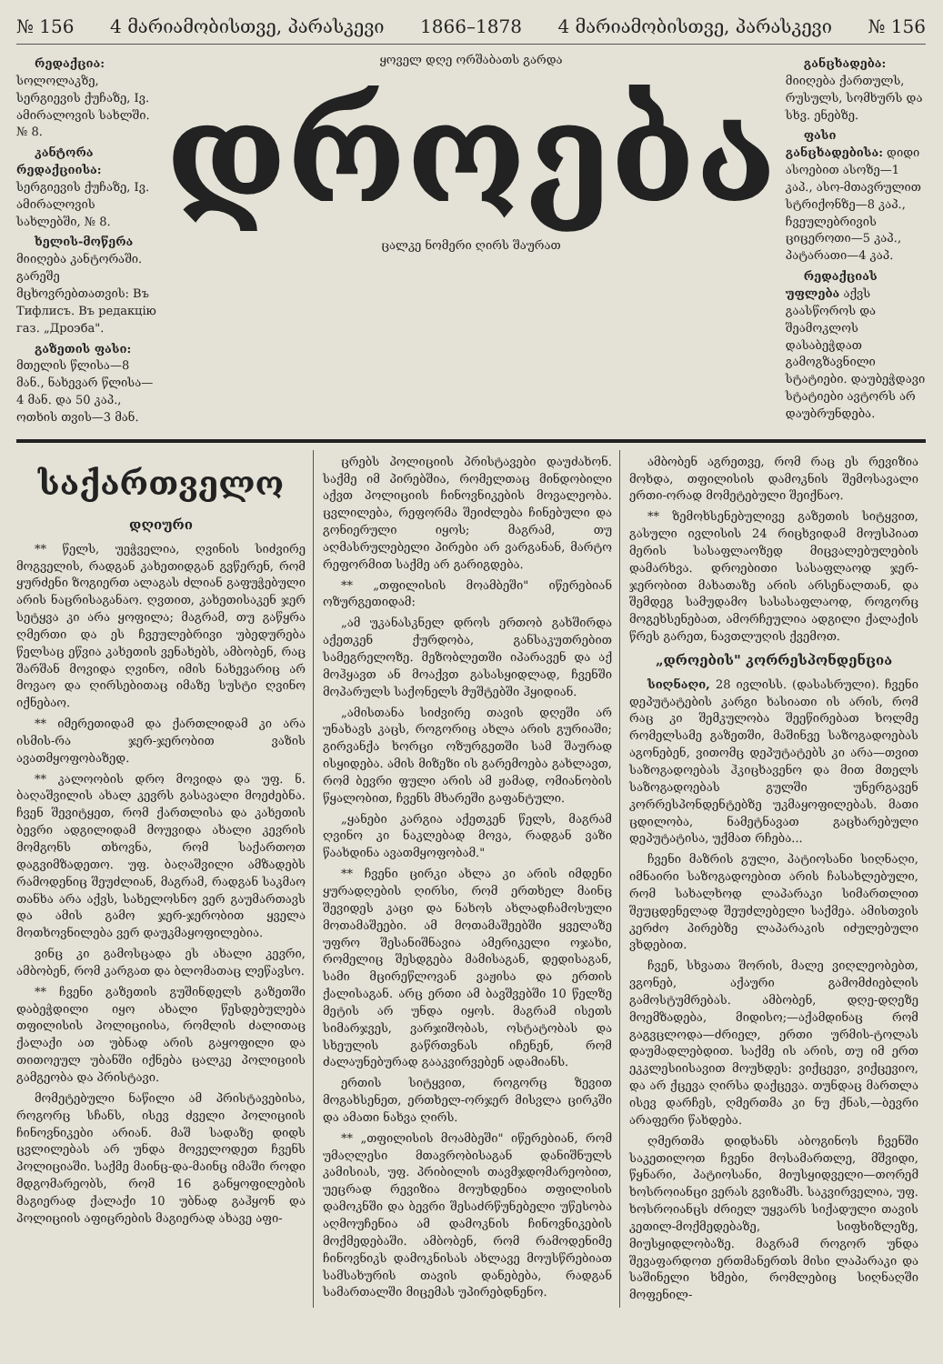№ 156 4 მარიამობისთვე, პარასკევი 1866–1878 4 მარიამობისთვე, პარასკევი № 156
რედაქცია: სოლოლაკზე, სერგიევის ქუჩაზე, Iვ. ამირალოვის სახლში. № 8.
კანტორა რედაქციისა: სერგიევის ქუჩაზე, Iვ. ამირალოვის სახლებში, № 8.
ხელის-მოწერა მიიღება კანტორაში. გარეშე მცხოვრებთათვის: Въ Тифлисъ. Въ редакцію газ. „Дроэба".
გაზეთის ფასი: მთელის წლისა—8 მან., ნახევარ წლისა—4 მან. და 50 კაპ., ოთხის თვის—3 მან.
ყოველ დღე ორშაბათს გარდა
დროება
ცალკე ნომერი ღირს შაურათ
განცხადება: მიიღება ქართულს, რუსულს, სომხურს და სხვ. ენებზე.
ფასი განცხადებისა: დიდი ასოებით ასოზე—1 კაპ., ასო-მთავრულით სტრიქონზე—8 კაპ., ჩვეულებრივის ციცეროთი—5 კაპ., პატარათი—4 კაპ.
რედაქციას უფლება აქვს გაასწოროს და შეამოკლოს დასაბეჭდათ გამოგზავნილი სტატიები. დაუბეჭდავი სტატიები ავტორს არ დაუბრუნდება.
საქართველო
დღიური
** წელს, უეჭველია, ღვინის სიძვირე მოგველის, რადგან კახეთიდგან გვწერენ, რომ ყურძენი ზოგიერთ ალაგას ძლიან გაფუჭებული არის ნაცრისაგანაო. ღვთით, კახეთისაკენ ჯერ სეტყვა კი არა ყოფილა; მაგრამ, თუ გაწყრა ღმერთი და ეს ჩვეულებრივი უბედურება წელსაც ეწვია კახეთის ვენახებს, ამბობენ, რაც შარშან მოვიდა ღვინო, იმის ნახევარიც არ მოვაო და ღირსებითაც იმაზე სუსტი ღვინო იქნებაო.
** იმერეთიდამ და ქართლიდამ კი არა ისმის-რა ჯერ-ჯერობით ვაზის ავათმყოფობაზედ.
** კალოობის დრო მოვიდა და უფ. ნ. ბაღაშვილის ახალ კევრს გასავალი მოეძებნა. ჩვენ შევიტყეთ, რომ ქართლისა და კახეთის ბევრი ადგილიდამ მოუვიდა ახალი კევრის მომგონს თხოვნა, რომ საქართოთ დაგვიმზადეთო. უფ. ბაღაშვილი ამზადებს რამოდენიც შეუძლიან, მაგრამ, რადგან საკმაო თანხა არა აქვს, სახელოსნო ვერ გაუმართავს და ამის გამო ჯერ-ჯერობით ყველა მოთხოვნილება ვერ დაუკმაყოფილებია.
ვინც კი გამოსცადა ეს ახალი კევრი, ამბობენ, რომ კარგათ და ბლომათაც ლეწავსო.
** ჩვენი გაზეთის გუშინდელს გაზეთში დაბეჭდილი იყო ახალი წესდებულება თფილისის პოლიციისა, რომლის ძალითაც ქალაქი ათ უბნად არის გაყოფილი და თითოეულ უბანში იქნება ცალკე პოლიციის გამგეობა და პრისტავი.
მომეტებული ნაწილი ამ პრისტავებისა, როგორც სჩანს, ისევ ძველი პოლიციის ჩინოვნიკები არიან. მაშ სადაზე დიდს ცვლილებას არ უნდა მოველოდეთ ჩვენს პოლიციაში. საქმე მაინც-და-მაინც იმაში როდი მდგომარეობს, რომ 16 განყოფილების მაგიერად ქალაქი 10 უბნად გაჰყონ და პოლიციის აფიცრების მაგიერად ახავე აფი-
ცრებს პოლიციის პრისტავები დაუძახონ. საქმე იმ პირებშია, რომელთაც მინდობილი აქვთ პოლიციის ჩინოვნიკების მოვალეობა. ცვლილება, რეფორმა შეიძლება ჩინებული და გონიერული იყოს; მაგრამ, თუ აღმასრულებელი პირები არ ვარგანან, მარტო რეფორმით საქმე არ გარიგდება.
** „თფილისის მოამბეში" იწერებიან ოზურგეთიდამ:
„ამ უკანასკნელ დროს ერთობ გახშირდა აქეთკენ ქურდობა, განსაკუთრებით სამეგრელოზე. მეზობლეთში იპარავენ და აქ მოჰყავთ ან მოაქვთ გასასყიდლად, ჩვენში მოპარულს საქონელს მუშტებში ჰყიდიან.
„ამისთანა სიძვირე თავის დღეში არ უნახავს კაცს, როგორიც ახლა არის გურიაში; გირვანქა ხორცი ოზურგეთში სამ შაურად ისყიდება. ამის მიზეზი ის გარემოება გახლავთ, რომ ბევრი ფული არის ამ ჟამად, ომიანობის წყალობით, ჩვენს მხარეში გაფანტული.
„ყანები კარგია აქეთკენ წელს, მაგრამ ღვინო კი ნაკლებად მოვა, რადგან ვაზი წაახდინა ავათმყოფობამ."
** ჩვენი ცირკი ახლა კი არის იმდენი ყურადღების ღირსი, რომ ერთხელ მაინც შევიდეს კაცი და ნახოს ახლადჩამოსული მოთამაშეები. ამ მოთამაშეებში ყველაზე უფრო შესანიშნავია ამერიკელი ოჯახი, რომელიც შესდგება მამისაგან, დედისაგან, სამი მცირეწლოვან ვაჟისა და ერთის ქალისაგან. არც ერთი ამ ბავშვებში 10 წელზე მეტის არ უნდა იყოს. მაგრამ ისეთს სიმარჯვეს, ვარჯიშობას, ოსტატობას და სხეულის გაწრთვნას იჩენენ, რომ ძალაუნებურად გააკვირვებენ ადამიანს.
ერთის სიტყვით, როგორც ზევით მოგახსენეთ, ერთხელ-ორჯერ მისვლა ცირკში და ამათი ნახვა ღირს.
** „თფილისის მოამბეში" იწერებიან, რომ უმაღლესი მთავრობისაგან დანიშნულს კამისიას, უფ. პრიბილის თავმჯდომარეობით, უეცრად რევიზია მოუხდენია თფილისის დამოკნში და ბევრი შესაძრწუნებელი უწესობა აღმოუჩენია ამ დამოკნის ჩინოვნიკების მოქმედებაში. ამბობენ, რომ რამოდენიმე ჩინოვნიკს დამოკნისას ახლავე მოუსწრებიათ სამსახურის თავის დანებება, რადგან სამართალში მიცემას უპირებდნენო.
ამბობენ აგრეთვე, რომ რაც ეს რევიზია მოხდა, თფილისის დამოკნის შემოსავალი ერთი-ორად მომეტებული შეიქნაო.
** ზემოხსენებულივე გაზეთის სიტყვით, გასული ივლისის 24 რიცხვიდამ მოუსპიათ მერის სასაფლაოზედ მიცვალებულების დამარხვა. დროებითი სასაფლაოდ ჯერ-ჯერობით მახათაზე არის არსენალთან, და შემდეგ სამუდამო სასასაფლაოდ, როგორც მოგეხსენებათ, ამორჩეულია ადგილი ქალაქის წრეს გარეთ, ნავთლუღის ქვემოთ.
„დროების" კორრესპონდენცია
სიღნაღი, 28 ივლისს. (დასასრული). ჩვენი დეპუტატების კარგი ხასიათი ის არის, რომ რაც კი შემკულობა შეეწირებათ ხოლმე რომელსამე გაზეთში, მაშინვე საზოგადოებას აგონებენ, ვითომც დეპუტატებს კი არა—თვით საზოგადოებას ჰკიცხავენო და მით მთელს საზოგადოებას გულში უნერგავენ კორრესპონდენტებზე უკმაყოფილებას. მათი ცდილობა, ნამეტნავათ გაცხარებული დეპუტატისა, უქმათ რჩება...
ჩვენი მაზრის გული, პატიოსანი სიღნაღი, იმნაირი საზოგადოებით არის ჩასახლებული, რომ სახალხოდ ლაპარაკი სიმართლით შეუცდენელად შეუძლებელი საქმეა. ამისთვის კერძო პირებზე ლაპარაკის იძულებული ვხდებით.
ჩვენ, სხვათა შორის, მალე ვიღლეობებთ, ვგონებ, აქაური გამომძიებლის გამოსტუმრებას. ამბობენ, დღე-დღეზე მოემზადება, მიდისო;—აქამდინაც რომ გაგვცლოდა—ძრიელ, ერთი ურმის-ტოლას დაუმადლებდით. საქმე ის არის, თუ იმ ერთ ეკკლესიისავით მოუხდეს: ვიქცევი, ვიქცევიო, და არ ქცევა ღირსა დაქცევა. თუნდაც მართლა ისევ დარჩეს, ღმერთმა კი ნუ ქნას,—ბევრი არაფერი წახდება.
ღმერთმა დიდხანს აბოგინოს ჩვენში საკეთილოთ ჩვენი მოსამართლე, მშვიდი, წყნარი, პატიოსანი, მიუსყიდველი—თორემ ხოსროიანცი ვერას გვიზამს. საკვირველია, უფ. ხოსროიანცს ძრიელ უყვარს სიქადული თავის კეთილ-მოქმედებაზე, სიფხიზლეზე, მიუსყიდლობაზე. მაგრამ როგორ უნდა შევაფარდოთ ერთმანერთს მისი ლაპარაკი და საშინელი ხმები, რომლებიც სიღნაღში მოფენილ-